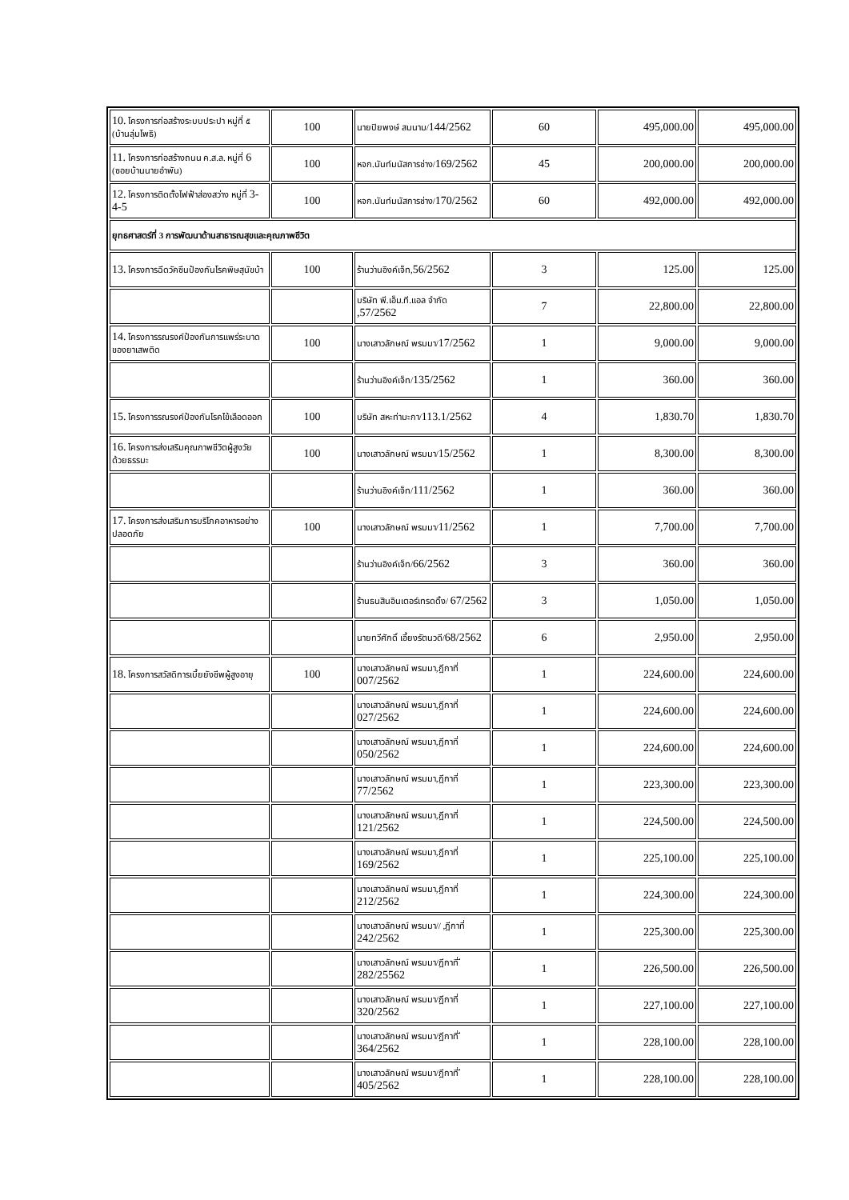| 10. โครงการก่อสร้างระบบประปา หมู่ที่ ๕ (บ้านลุ่มโพธิ) | 100 | นายปิยพงษ์ สมนาม/ 144/2562 | 60 | 495,000.00 | 495,000.00 |
| 11. โครงการก่อสร้างถนน ค.ส.ล. หมู่ที่ 6 (ซอยบ้านนายอำพัน) | 100 | หจก.นันท์มนัสการช่าง/ 169/2562 | 45 | 200,000.00 | 200,000.00 |
| 12. โครงการติดตั้งไฟฟ้าส่องสว่าง หมู่ที่ 3-4-5 | 100 | หจก.นันท์มนัสการช่าง/ 170/2562 | 60 | 492,000.00 | 492,000.00 |
| ยุทธศาสตร์ที่ 3 การพัฒนาด้านสาธารณสุขและคุณภาพชีวิต | | | | | |
| 13. โครงการฉีดวัคซีนป้องกันโรคพิษสุนัขบ้า | 100 | ร้านว่านอิงค์เจ็ท, 56/2562 | 3 | 125.00 | 125.00 |
| | | บริษัท พี.เอ็ม.ที.แอล จำกัด ,57/2562 | 7 | 22,800.00 | 22,800.00 |
| 14. โครงการรณรงค์ป้องกันการแพร่ระบาดของยาเสพติด | 100 | นางเสาวลักษณ์ พรมมา/ 17/2562 | 1 | 9,000.00 | 9,000.00 |
| | | ร้านว่านอิงค์เจ็ท/ 135/2562 | 1 | 360.00 | 360.00 |
| 15. โครงการรณรงค์ป้องกันโรคไข้เลือดออก | 100 | บริษัท สหะท่ามะกา/ 113.1/2562 | 4 | 1,830.70 | 1,830.70 |
| 16. โครงการส่งเสริมคุณภาพชีวิตผู้สูงวัยด้วยธรรมะ | 100 | นางเสาวลักษณ์ พรมมา/ 15/2562 | 1 | 8,300.00 | 8,300.00 |
| | | ร้านว่านอิงค์เจ็ท/ 111/2562 | 1 | 360.00 | 360.00 |
| 17. โครงการส่งเสริมการบริโภคอาหารอย่างปลอดภัย | 100 | นางเสาวลักษณ์ พรมมา/ 11/2562 | 1 | 7,700.00 | 7,700.00 |
| | | ร้านว่านอิงค์เจ็ท/ 66/2562 | 3 | 360.00 | 360.00 |
| | | ร้านธนสินอินเตอร์เทรดดิ้ง/ 67/2562 | 3 | 1,050.00 | 1,050.00 |
| | | นายทวีศักดิ์ เอี้ยงรัตนวดี/ 68/2562 | 6 | 2,950.00 | 2,950.00 |
| 18. โครงการสวัสดิการเบี้ยยังชีพผู้สูงอายุ | 100 | นางเสาวลักษณ์ พรมมา,ฎีกาที่ 007/2562 | 1 | 224,600.00 | 224,600.00 |
| | | นางเสาวลักษณ์ พรมมา,ฎีกาที่ 027/2562 | 1 | 224,600.00 | 224,600.00 |
| | | นางเสาวลักษณ์ พรมมา,ฎีกาที่ 050/2562 | 1 | 224,600.00 | 224,600.00 |
| | | นางเสาวลักษณ์ พรมมา,ฎีกาที่ 77/2562 | 1 | 223,300.00 | 223,300.00 |
| | | นางเสาวลักษณ์ พรมมา,ฎีกาที่ 121/2562 | 1 | 224,500.00 | 224,500.00 |
| | | นางเสาวลักษณ์ พรมมา,ฎีกาที่ 169/2562 | 1 | 225,100.00 | 225,100.00 |
| | | นางเสาวลักษณ์ พรมมา,ฎีกาที่ 212/2562 | 1 | 224,300.00 | 224,300.00 |
| | | นางเสาวลักษณ์ พรมมา// ,ฎีกาที่ 242/2562 | 1 | 225,300.00 | 225,300.00 |
| | | นางเสาวลักษณ์ พรมมา/ฎีกาที่ ี 282/25562 | 1 | 226,500.00 | 226,500.00 |
| | | นางเสาวลักษณ์ พรมมา/ฎีกาที่ 320/2562 | 1 | 227,100.00 | 227,100.00 |
| | | นางเสาวลักษณ์ พรมมา/ฎีกาที่ ี 364/2562 | 1 | 228,100.00 | 228,100.00 |
| | | นางเสาวลักษณ์ พรมมา/ฎีกาที่ ี 405/2562 | 1 | 228,100.00 | 228,100.00 |